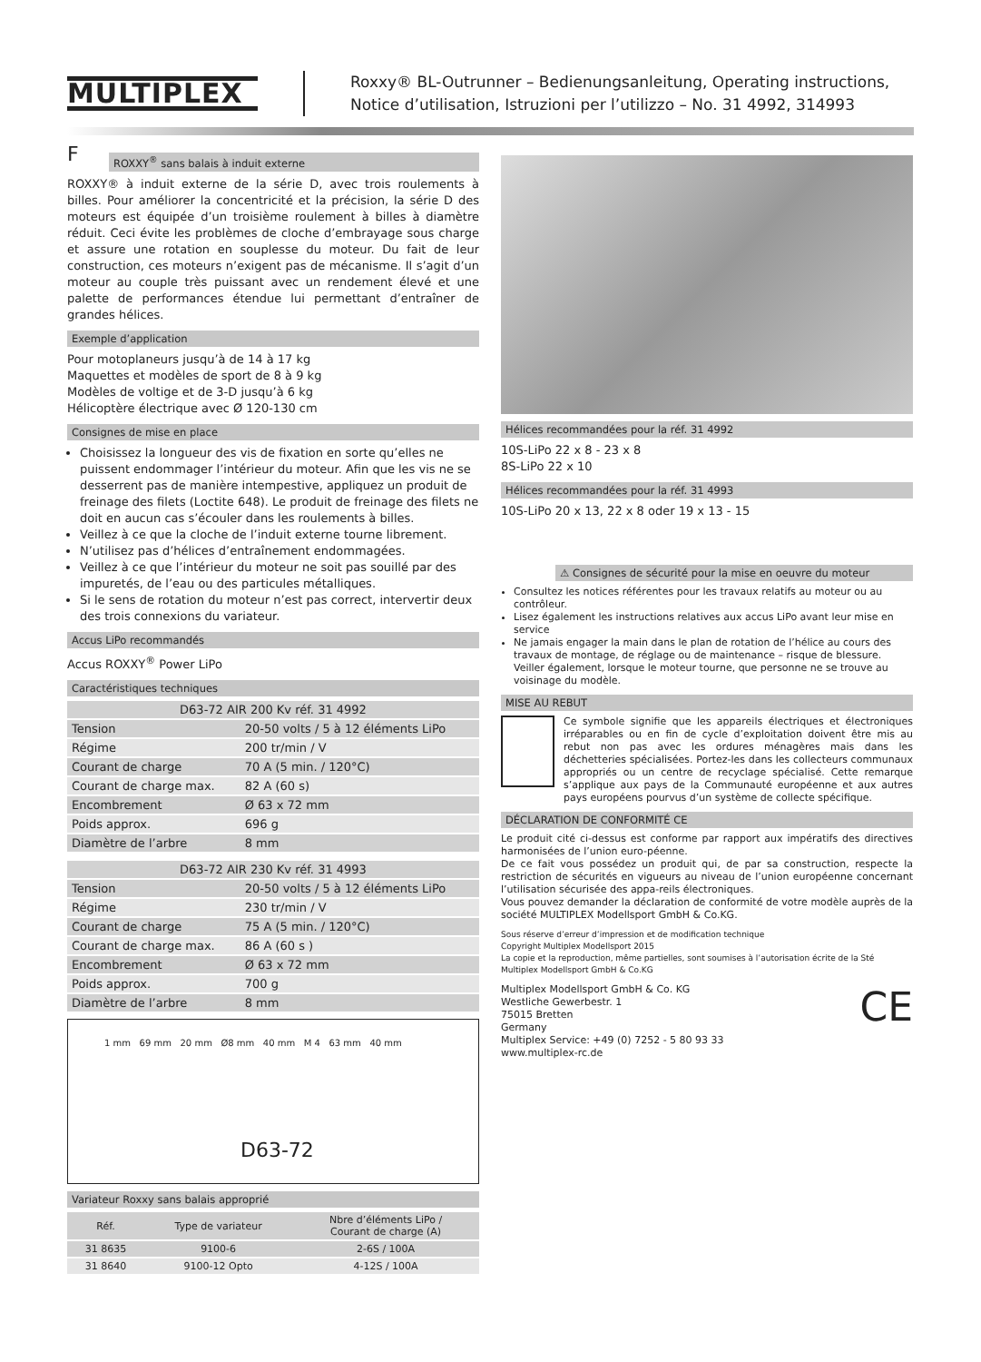MULTIPLEX
Roxxy® BL-Outrunner – Bedienungsanleitung, Operating instructions,
Notice d’utilisation, Istruzioni per l’utilizzo – No. 31 4992, 314993
F
ROXXY<sup>®</sup> sans balais à induit externe
ROXXY® à induit externe de la série D, avec trois roulements à billes. Pour améliorer la concentricité et la précision, la série D des moteurs est équipée d’un troisième roulement à billes à diamètre réduit. Ceci évite les problèmes de cloche d’embrayage sous charge et assure une rotation en souplesse du moteur. Du fait de leur construction, ces moteurs n’exigent pas de mécanisme. Il s’agit d’un moteur au couple très puissant avec un rendement élevé et une palette de performances étendue lui permettant d’entraîner de grandes hélices.
Exemple d’application
Pour motoplaneurs jusqu’à de 14 à 17 kg
Maquettes et modèles de sport de 8 à 9 kg
Modèles de voltige et de 3-D jusqu’à 6 kg
Hélicoptère électrique avec Ø 120-130 cm
Consignes de mise en place
Choisissez la longueur des vis de fixation en sorte qu’elles ne puissent endommager l’intérieur du moteur. Afin que les vis ne se desserrent pas de manière intempestive, appliquez un produit de freinage des filets (Loctite 648). Le produit de freinage des filets ne doit en aucun cas s’écouler dans les roulements à billes.
Veillez à ce que la cloche de l’induit externe tourne librement.
N’utilisez pas d’hélices d’entraînement endommagées.
Veillez à ce que l’intérieur du moteur ne soit pas souillé par des impuretés, de l’eau ou des particules métalliques.
Si le sens de rotation du moteur n’est pas correct, intervertir deux des trois connexions du variateur.
Accus LiPo recommandés
Accus ROXXY<sup>®</sup> Power LiPo
Caractéristiques techniques
| D63-72 AIR 200 Kv réf. 31 4992 | |
| --- | --- |
| Tension | 20-50 volts / 5 à 12 éléments LiPo |
| Régime | 200 tr/min / V |
| Courant de charge | 70 A (5 min. / 120°C) |
| Courant de charge max. | 82 A (60 s) |
| Encombrement | Ø 63 x 72 mm |
| Poids approx. | 696 g |
| Diamètre de l’arbre | 8 mm |
| D63-72 AIR 230 Kv réf. 31 4993 | |
| --- | --- |
| Tension | 20-50 volts / 5 à 12 éléments LiPo |
| Régime | 230 tr/min / V |
| Courant de charge | 75 A (5 min. / 120°C) |
| Courant de charge max. | 86 A (60 s ) |
| Encombrement | Ø 63 x 72 mm |
| Poids approx. | 700 g |
| Diamètre de l’arbre | 8 mm |
1 mm 69 mm 20 mm Ø8 mm 40 mm M 4 63 mm 40 mm
D63-72
Variateur Roxxy sans balais approprié
| Réf. | Type de variateur | Nbre d’éléments LiPo / Courant de charge (A) |
| --- | --- | --- |
| 31 8635 | 9100-6 | 2-6S / 100A |
| 31 8640 | 9100-12 Opto | 4-12S / 100A |
Hélices recommandées pour la réf. 31 4992
10S-LiPo 22 x 8 - 23 x 8
8S-LiPo 22 x 10
Hélices recommandées pour la réf. 31 4993
10S-LiPo 20 x 13, 22 x 8 oder 19 x 13 - 15
⚠ Consignes de sécurité pour la mise en oeuvre du moteur
Consultez les notices référentes pour les travaux relatifs au moteur ou au contrôleur.
Lisez également les instructions relatives aux accus LiPo avant leur mise en service
Ne jamais engager la main dans le plan de rotation de l’hélice au cours des travaux de montage, de réglage ou de maintenance – risque de blessure. Veiller également, lorsque le moteur tourne, que personne ne se trouve au voisinage du modèle.
MISE AU REBUT
Ce symbole signifie que les appareils électriques et électroniques irréparables ou en fin de cycle d’exploitation doivent être mis au rebut non pas avec les ordures ménagères mais dans les déchetteries spécialisées. Portez-les dans les collecteurs communaux appropriés ou un centre de recyclage spécialisé. Cette remarque s’applique aux pays de la Communauté européenne et aux autres pays européens pourvus d’un système de collecte spécifique.
DÉCLARATION DE CONFORMITÉ CE
Le produit cité ci-dessus est conforme par rapport aux impératifs des directives harmonisées de l’union euro-péenne.
De ce fait vous possédez un produit qui, de par sa construction, respecte la restriction de sécurités en vigueurs au niveau de l’union européenne concernant l’utilisation sécurisée des appa-reils électroniques.
Vous pouvez demander la déclaration de conformité de votre modèle auprès de la société MULTIPLEX Modellsport GmbH & Co.KG.
Sous réserve d’erreur d’impression et de modification technique
Copyright Multiplex Modellsport 2015
La copie et la reproduction, même partielles, sont soumises à l’autorisation écrite de la Sté
Multiplex Modellsport GmbH & Co.KG
Multiplex Modellsport GmbH & Co. KG
Westliche Gewerbestr. 1
75015 Bretten
Germany
Multiplex Service: +49 (0) 7252 - 5 80 93 33
www.multiplex-rc.de
CE